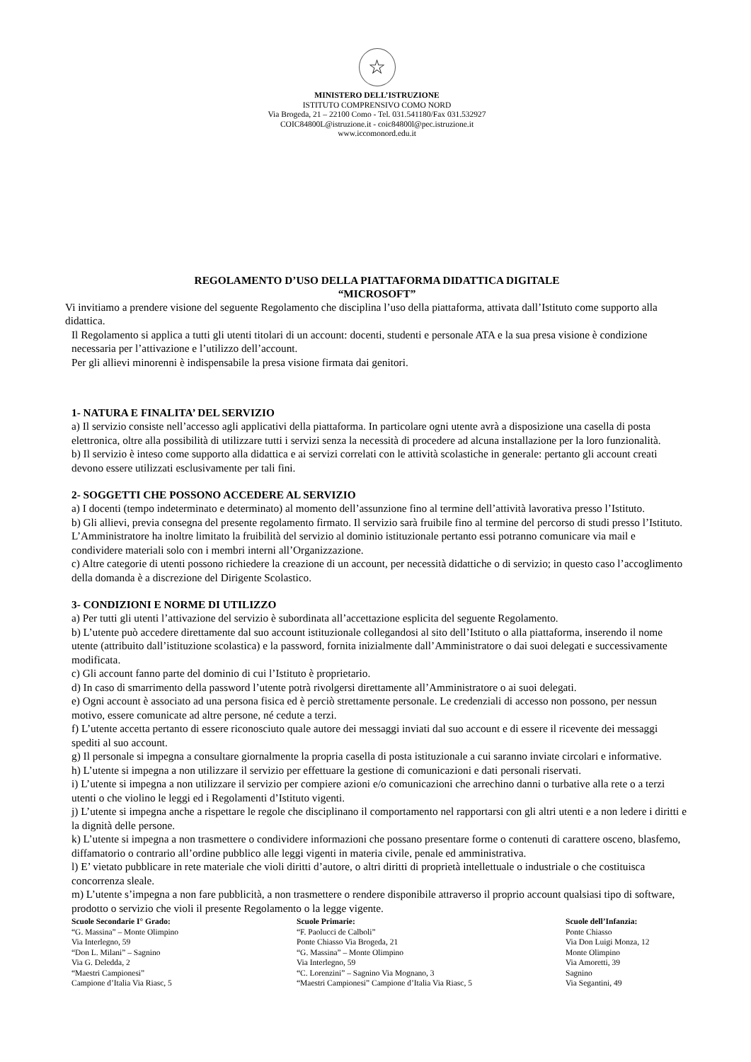☆
MINISTERO DELL’ISTRUZIONE
ISTITUTO COMPRENSIVO COMO NORD
Via Brogeda, 21 – 22100 Como - Tel. 031.541180/Fax 031.532927
COIC84800L@istruzione.it - coic84800l@pec.istruzione.it
www.iccomonord.edu.it
REGOLAMENTO D’USO DELLA PIATTAFORMA DIDATTICA DIGITALE
“MICROSOFT”
Vi invitiamo a prendere visione del seguente Regolamento che disciplina l’uso della piattaforma, attivata dall’Istituto come supporto alla didattica.
Il Regolamento si applica a tutti gli utenti titolari di un account: docenti, studenti e personale ATA e la sua presa visione è condizione necessaria per l’attivazione e l’utilizzo dell’account.
Per gli allievi minorenni è indispensabile la presa visione firmata dai genitori.
1- NATURA E FINALITA’ DEL SERVIZIO
a) Il servizio consiste nell’accesso agli applicativi della piattaforma. In particolare ogni utente avrà a disposizione una casella di posta elettronica, oltre alla possibilità di utilizzare tutti i servizi senza la necessità di procedere ad alcuna installazione per la loro funzionalità.
b) Il servizio è inteso come supporto alla didattica e ai servizi correlati con le attività scolastiche in generale: pertanto gli account creati devono essere utilizzati esclusivamente per tali fini.
2- SOGGETTI CHE POSSONO ACCEDERE AL SERVIZIO
a) I docenti (tempo indeterminato e determinato) al momento dell’assunzione fino al termine dell’attività lavorativa presso l’Istituto.
b) Gli allievi, previa consegna del presente regolamento firmato. Il servizio sarà fruibile fino al termine del percorso di studi presso l’Istituto. L’Amministratore ha inoltre limitato la fruibilità del servizio al dominio istituzionale pertanto essi potranno comunicare via mail e condividere materiali solo con i membri interni all’Organizzazione.
c) Altre categorie di utenti possono richiedere la creazione di un account, per necessità didattiche o di servizio; in questo caso l’accoglimento della domanda è a discrezione del Dirigente Scolastico.
3- CONDIZIONI E NORME DI UTILIZZO
a) Per tutti gli utenti l’attivazione del servizio è subordinata all’accettazione esplicita del seguente Regolamento.
b) L’utente può accedere direttamente dal suo account istituzionale collegandosi al sito dell’Istituto o alla piattaforma, inserendo il nome utente (attribuito dall’istituzione scolastica) e la password, fornita inizialmente dall’Amministratore o dai suoi delegati e successivamente modificata.
c) Gli account fanno parte del dominio di cui l’Istituto è proprietario.
d) In caso di smarrimento della password l’utente potrà rivolgersi direttamente all’Amministratore o ai suoi delegati.
e) Ogni account è associato ad una persona fisica ed è perciò strettamente personale. Le credenziali di accesso non possono, per nessun motivo, essere comunicate ad altre persone, né cedute a terzi.
f) L’utente accetta pertanto di essere riconosciuto quale autore dei messaggi inviati dal suo account e di essere il ricevente dei messaggi spediti al suo account.
g) Il personale si impegna a consultare giornalmente la propria casella di posta istituzionale a cui saranno inviate circolari e informative.
h) L’utente si impegna a non utilizzare il servizio per effettuare la gestione di comunicazioni e dati personali riservati.
i) L’utente si impegna a non utilizzare il servizio per compiere azioni e/o comunicazioni che arrechino danni o turbative alla rete o a terzi utenti o che violino le leggi ed i Regolamenti d’Istituto vigenti.
j) L’utente si impegna anche a rispettare le regole che disciplinano il comportamento nel rapportarsi con gli altri utenti e a non ledere i diritti e la dignità delle persone.
k) L’utente si impegna a non trasmettere o condividere informazioni che possano presentare forme o contenuti di carattere osceno, blasfemo, diffamatorio o contrario all’ordine pubblico alle leggi vigenti in materia civile, penale ed amministrativa.
l) E’ vietato pubblicare in rete materiale che violi diritti d’autore, o altri diritti di proprietà intellettuale o industriale o che costituisca concorrenza sleale.
m) L’utente s’impegna a non fare pubblicità, a non trasmettere o rendere disponibile attraverso il proprio account qualsiasi tipo di software, prodotto o servizio che violi il presente Regolamento o la legge vigente.
Scuole Secondarie I° Grado:
“G. Massina” – Monte Olimpino
Via Interlegno, 59
“Don L. Milani” – Sagnino
Via G. Deledda, 2
“Maestri Campionesi”
Campione d’Italia Via Riasc, 5
Scuole Primarie:
“F. Paolucci de Calboli”
Ponte Chiasso Via Brogeda, 21
“G. Massina” – Monte Olimpino
Via Interlegno, 59
“C. Lorenzini” – Sagnino Via Mognano, 3
“Maestri Campionesi” Campione d’Italia Via Riasc, 5
Scuole dell’Infanzia:
Ponte Chiasso
Via Don Luigi Monza, 12
Monte Olimpino
Via Amoretti, 39
Sagnino
Via Segantini, 49